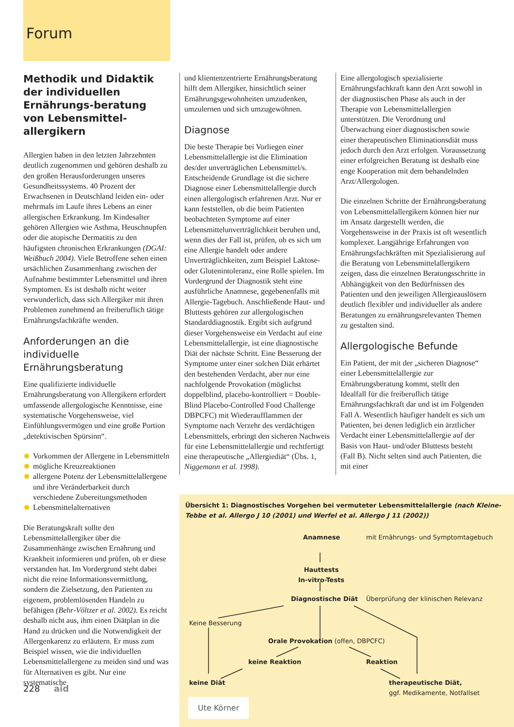Forum
Methodik und Didaktik der individuellen Ernährungs-beratung von Lebensmittel-allergikern
Allergien haben in den letzten Jahrzehnten deutlich zugenommen und gehören deshalb zu den großen Herausforderungen unseres Gesundheitssystems. 40 Prozent der Erwachsenen in Deutschland leiden ein- oder mehrmals im Laufe ihres Lebens an einer allergischen Erkrankung. Im Kindesalter gehören Allergien wie Asthma, Heuschnupfen oder die atopische Dermatitis zu den häufigsten chronischen Erkrankungen (DGAI: Weißbuch 2004). Viele Betroffene sehen einen ursächlichen Zusammenhang zwischen der Aufnahme bestimmter Lebensmittel und ihren Symptomen. Es ist deshalb nicht weiter verwunderlich, dass sich Allergiker mit ihren Problemen zunehmend an freiberuflich tätige Ernährungsfachkräfte wenden.
Anforderungen an die individuelle Ernährungsberatung
Eine qualifizierte individuelle Ernährungsberatung von Allergikern erfordert umfassende allergologische Kenntnisse, eine systematische Vorgehensweise, viel Einfühlungsvermögen und eine große Portion „detektivischen Spürsinn“.
Vorkommen der Allergene in Lebensmitteln
mögliche Kreuzreaktionen
allergene Potenz der Lebensmittelallergene und ihre Veränderbarkeit durch verschiedene Zubereitungsmethoden
Lebensmittelalternativen
Die Beratungskraft sollte den Lebensmittelallergiker über die Zusammenhänge zwischen Ernährung und Krankheit informieren und prüfen, ob er diese verstanden hat. Im Vordergrund steht dabei nicht die reine Informationsvermittlung, sondern die Zielsetzung, den Patienten zu eigenem, problemlösenden Handeln zu befähigen (Behr-Völtzer et al. 2002). Es reicht deshalb nicht aus, ihm einen Diätplan in die Hand zu drücken und die Notwendigkeit der Allergenkarenz zu erläutern. Er muss zum Beispiel wissen, wie die individuellen Lebensmittelallergene zu meiden sind und was für Alternativen es gibt. Nur eine systematische
und klientenzentrierte Ernährungsberatung hilft dem Allergiker, hinsichtlich seiner Ernährungsgewohnheiten umzudenken, umzulernen und sich umzugewöhnen.
Diagnose
Die beste Therapie bei Vorliegen einer Lebensmittelallergie ist die Elimination des/der unverträglichen Lebensmittel/s. Entscheidende Grundlage ist die sichere Diagnose einer Lebensmittelallergie durch einen allergologisch erfahrenen Arzt. Nur er kann feststellen, ob die beim Patienten beobachteten Symptome auf einer Lebensmittelunverträglichkeit beruhen und, wenn dies der Fall ist, prüfen, ob es sich um eine Allergie handelt oder andere Unverträglichkeiten, zum Beispiel Laktose- oder Glutenintoleranz, eine Rolle spielen. Im Vordergrund der Diagnostik steht eine ausführliche Anamnese, gegebenenfalls mit Allergie-Tagebuch. Anschließende Haut- und Bluttests gehören zur allergologischen Standarddiagnostik. Ergibt sich aufgrund dieser Vorgehensweise ein Verdacht auf eine Lebensmittelallergie, ist eine diagnostische Diät der nächste Schritt. Eine Besserung der Symptome unter einer solchen Diät erhärtet den bestehenden Verdacht, aber nur eine nachfolgende Provokation (möglichst doppelblind, placebo-kontrolliert = Double-Blind Placebo-Controlled Food Challenge DBPCFC) mit Wiederaufflammen der Symptome nach Verzehr des verdächtigen Lebensmittels, erbringt den sicheren Nachweis für eine Lebensmittelallergie und rechtfertigt eine therapeutische „Allergiediät“ (Übs. 1, Niggemann et al. 1998).
Eine allergologisch spezialisierte Ernährungsfachkraft kann den Arzt sowohl in der diagnostischen Phase als auch in der Therapie von Lebensmittelallergien unterstützen. Die Verordnung und Überwachung einer diagnostischen sowie einer therapeutischen Eliminationsdiät muss jedoch durch den Arzt erfolgen. Voraussetzung einer erfolgreichen Beratung ist deshalb eine enge Kooperation mit dem behandelnden Arzt/Allergologen.
Die einzelnen Schritte der Ernährungsberatung von Lebensmittelallergikern können hier nur im Ansatz dargestellt werden, die Vorgehensweise in der Praxis ist oft wesentlich komplexer. Langjährige Erfahrungen von Ernährungsfachkräften mit Spezialisierung auf die Beratung von Lebensmittelallergikern zeigen, dass die einzelnen Beratungsschritte in Abhängigkeit von den Bedürfnissen des Patienten und den jeweiligen Allergieauslösern deutlich flexibler und individueller als andere Beratungen zu ernährungsrelevanten Themen zu gestalten sind.
Allergologische Befunde
Ein Patient, der mit der „sicheren Diagnose“ einer Lebensmittelallergie zur Ernährungsberatung kommt, stellt den Idealfall für die freiberuflich tätige Ernährungsfachkraft dar und ist im Folgenden Fall A. Wesentlich häufiger handelt es sich um Patienten, bei denen lediglich ein ärztlicher Verdacht einer Lebensmittelallergie auf der Basis von Haut- und/oder Bluttests besteht (Fall B). Nicht selten sind auch Patienten, die mit einer
Übersicht 1: Diagnostisches Vorgehen bei vermuteter Lebensmittelallergie (nach Kleine-Tebbe et al. Allergo J 10 (2001) und Werfel et al. Allergo J 11 (2002))
Anamnese mit Ernährungs- und Symptomtagebuch
Hauttests
In-vitro-Tests
Diagnostische Diät Überprüfung der klinischen Relevanz
Keine Besserung
Orale Provokation (offen, DBPCFC)
keine Reaktion Reaktion
keine Diät
therapeutische Diät,
ggf. Medikamente, Notfallset
Ute Körner
228 aid